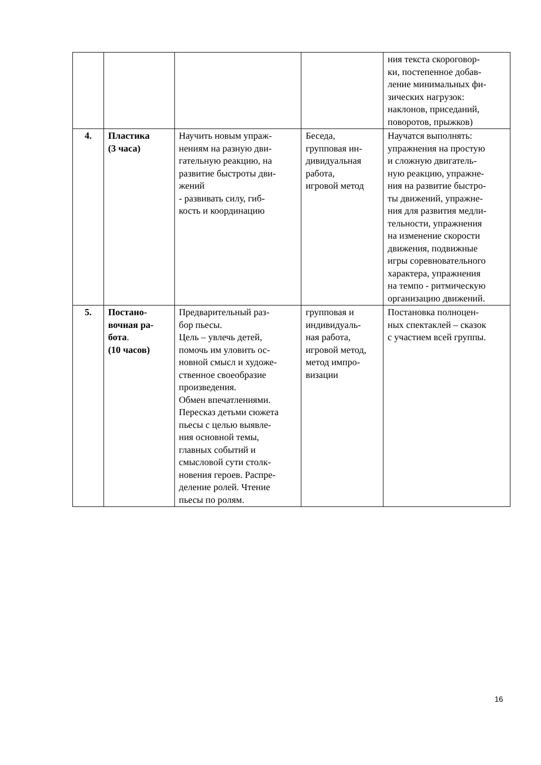| | | | | ния текста скороговор- ки, постепенное добав- ление минимальных фи- зических нагрузок: наклонов, приседаний, поворотов, прыжков) |
| 4. | Пластика (3 часа) | Научить новым упраж- нениям на разную дви- гательную реакцию, на развитие быстроты дви- жений - развивать силу, гиб- кость и координацию | Беседа, групповая ин- дивидуальная работа, игровой метод | Научатся выполнять: упражнения на простую и сложную двигатель- ную реакцию, упражне- ния на развитие быстро- ты движений, упражне- ния для развития медли- тельности, упражнения на изменение скорости движения, подвижные игры соревновательного характера, упражнения на темпо - ритмическую организацию движений. |
| 5. | Постано- вочная ра- бота . (10 часов) | Предварительный раз- бор пьесы. Цель – увлечь детей, помочь им уловить ос- новной смысл и художе- ственное своеобразие произведения. Обмен впечатлениями. Пересказ детьми сюжета пьесы с целью выявле- ния основной темы, главных событий и смысловой сути столк- новения героев. Распре- деление ролей. Чтение пьесы по ролям. | групповая и индивидуаль- ная работа, игровой метод, метод импро- визации | Постановка полноцен- ных спектаклей – сказок с участием всей группы. |
16